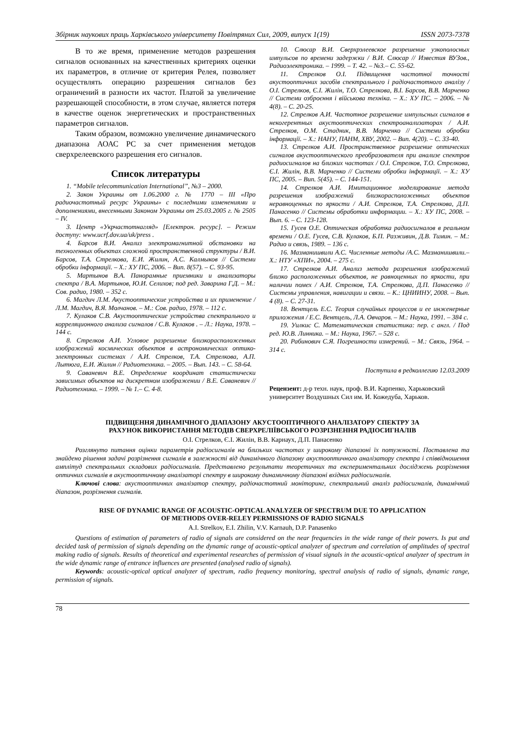Збірник наукових праць Харківського університету Повітряних Сил, 2009, випуск 1(19) ISSN 2073-7378
В то же время, применение методов разрешения сигналов основанных на качественных критериях оценки их параметров, в отличие от критерия Релея, позволяет осуществлять операцию разрешения сигналов без ограничений в разности их частот. Платой за увеличение разрешающей способности, в этом случае, является потеря в качестве оценок энергетических и пространственных параметров сигналов.
Таким образом, возможно увеличение динамического диапазона АОАС РС за счет применения методов сверхрелеевского разрешения его сигналов.
Список литературы
1. “Mobile telecommunication International”, №3 – 2000.
2. Закон Украины от 1.06.2000 г. № 1770 – III «Про радиочастотный ресурс Украины» с последними изменениями и дополнениями, внесенными Законом Украины от 25.03.2005 г. № 2505 – IV.
3. Центр «Укрчастотнагляд» [Електрон. ресурс]. – Режим доступу: www.ucrf.dov.ua/uk/press .
4. Барсов В.И. Анализ электромагнитной обстановки на техногенных объектах сложной пространственной структуры / В.И. Барсов, Т.А. Стрелкова, Е.И. Жилин, А.С. Калмыков // Системи обробки інформації. – Х.: ХУ ПС, 2006. – Вип. 8(57). – С. 93-95.
5. Мартынов В.А. Панорамные приемники и анализаторы спектра / В.А. Мартынов, Ю.И. Селихов; под ред. Заварина Г.Д. – М.: Сов. радио, 1980. – 352 с.
6. Магдич Л.М. Акустооптические устройства и их применение / Л.М. Магдич, В.Я. Молчанов. – М.: Сов. радио, 1978. – 112 с.
7. Кулаков С.В. Акустооптические устройства спектрального и корреляционного анализа сигналов / С.В. Кулаков . – Л.: Наука, 1978. – 144 с.
8. Стрелков А.И. Угловое разрешение близкорасположенных изображений космических объектов в астрономических оптико-электронных системах / А.И. Стрелков, Т.А. Стрелкова, А.П. Лытюга, Е.И. Жилин // Радиотехника. – 2005. – Вып. 143. – С. 58-64.
9. Саваневич В.Е. Определение координат статистически зависимых объектов на дискретном изображении / В.Е. Саваневич // Радиотехника. – 1999. – № 1.– С. 4-8.
10. Слюсар В.И. Сверхрэлеевское разрешение узкополосных импульсов по времени задержки / В.И. Слюсар // Известия ВУЗов., Радиоэлектроника. – 1999. – Т. 42. – №3.– С. 55-62.
11. Стрелков О.І. Підвищення частотної точності акустооптичних засобів спектрального і радіочастотного аналізу / О.І. Стрелков, Є.І. Жилін, Т.О. Стрелкова, В.І. Барсов, В.В. Марченко // Системи озброєння і військова техніка. – Х.: ХУ ПС. – 2006. – № 4(8). – С. 20-25.
12. Стрелков А.И. Частотное разрешение импульсных сигналов в некогерентных акустооптических спектроанализаторах / А.И. Стрелков, О.М. Стадник, В.В. Марченко // Системи обробки інформації. – Х.: НАНУ, ПАНМ, ХВУ, 2002. – Вип. 4(20). – С. 33-40.
13. Стрелков А.И. Пространственное разрешение оптических сигналов акустооптического преобразователя при анализе спектров радиосигналов на близких частотах / О.І. Стрелков, Т.О. Стрелкова, Є.І. Жилін, В.В. Марченко // Системи обробки інформації. – Х.: ХУ ПС, 2005. – Вип. 5(45). – С. 144-151.
14. Стрелков А.И. Имитационное моделирование метода разрешения изображений близкорасположенных объектов неравноценных по яркости / А.И. Стрелков, Т.А. Стрелкова, Д.П. Панасенко // Системы обработки информации. – Х.: ХУ ПС, 2008. – Вып. 6. – С. 123-128.
15. Гусев О.Е. Оптическая обработка радиосигналов в реальном времени / О.Е. Гусев, С.В. Кулаков, Б.П. Разживин, Д.В. Тимин. – М.: Радио и связь, 1989. – 136 с.
16. Мазманишвили А.С. Численные методы /А.С. Мазманишвили.– Х.: НТУ «ХПИ», 2004. – 275 с.
17. Стрелков А.И. Анализ метода разрешения изображений близко расположенных объектов, не равноценных по яркости, при наличии помех / А.И. Стрелков, Т.А. Стрелкова, Д.П. Панасенко // Системы управления, навигации и связи. – К.: ЦНИИНУ, 2008. – Вып. 4 (8). – С. 27-31.
18. Вентцель Е.С. Теория случайных процессов и ее инженерные приложения / Е.С. Вентцель, Л.А. Овчаров. – М.: Наука, 1991. – 384 с.
19. Уилкис С. Математическая статистика: пер. с англ. / Под ред. Ю.В. Линника. – М.: Наука, 1967. – 528 с.
20. Рабинович С.Я. Погрешности измерений. – М.: Связь, 1964. – 314 с.
Поступила в редколлегию 12.03.2009
Рецензент: д-р техн. наук, проф. В.И. Карпенко, Харьковский университет Воздушных Сил им. И. Кожедуба, Харьков.
ПІДВИЩЕННЯ ДИНАМІЧНОГО ДІАПАЗОНУ АКУСТООПТИЧНОГО АНАЛІЗАТОРУ СПЕКТРУ ЗА
РАХУНОК ВИКОРИСТАННЯ МЕТОДІВ СВЕРХРЕЛІЇВСЬКОГО РОЗРІЗНЕННЯ РАДІОСИГНАЛІВ
О.І. Стрелков, Є.І. Жилін, В.В. Карнаух, Д.П. Панасенко
Розглянуто питання оцінки параметрів радіосигналів на близьких частотах у широкому діапазоні їх потужності. Поставлена та знайдено рішення задачі розрізнення сигналів в залежності від динамічного діапазону акустооптичного аналізатору спектра і співвідношення амплітуд спектральних складових радіосигналів. Представлено результати теоретичних та експериментальних досліджень розрізнення оптичних сигналів в акустооптичному аналізаторі спектру в широкому динамичному діапазоні вхідних радіосигналів.
Ключові слова: акустооптичних аналізатор спектру, радіочастотний моніторинг, спектральний аналіз радіосигналів, динамічний діапазон, розрізнення сигналів.
RISE OF DYNAMIC RANGE OF ACOUSTIC-OPTICAL ANALYZER OF SPECTRUM DUE TO APPLICATION
OF METHODS OVER-RELEY PERMISSIONS OF RADIO SIGNALS
A.I. Strelkov, E.I. Zhilin, V.V. Karnauh, D.P. Panasenko
Questions of estimation of parameters of radio of signals are considered on the near frequencies in the wide range of their powers. Is put and decided task of permission of signals depending on the dynamic range of acoustic-optical analyzer of spectrum and correlation of amplitudes of spectral making radio of signals. Results of theoretical and experimental researches of permission of visual signals in the acoustic-optical analyzer of spectrum in the wide dynamic range of entrance influences are presented (analysed radio of signals).
Keywords: acoustic-optical optical analyzer of spectrum, radio frequency monitoring, spectral analysis of radio of signals, dynamic range, permission of signals.
78